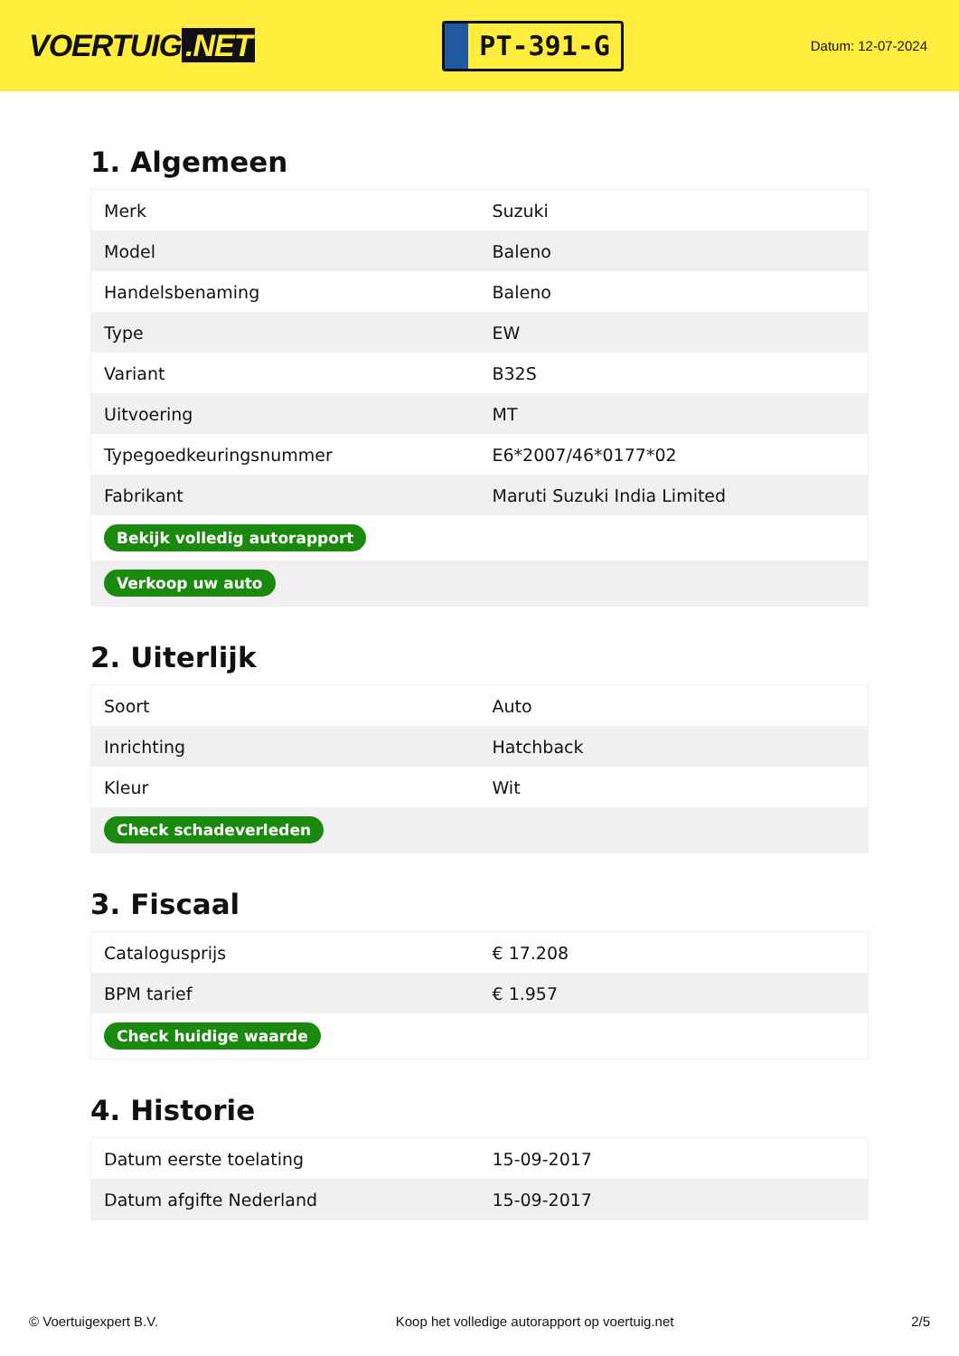VOERTUIG.NET
PT-391-G
Datum: 12-07-2024
1. Algemeen
| Merk | Suzuki |
| Model | Baleno |
| Handelsbenaming | Baleno |
| Type | EW |
| Variant | B32S |
| Uitvoering | MT |
| Typegoedkeuringsnummer | E6*2007/46*0177*02 |
| Fabrikant | Maruti Suzuki India Limited |
| Bekijk volledig autorapport | |
| Verkoop uw auto | |
2. Uiterlijk
| Soort | Auto |
| Inrichting | Hatchback |
| Kleur | Wit |
| Check schadeverleden | |
3. Fiscaal
| Catalogusprijs | € 17.208 |
| BPM tarief | € 1.957 |
| Check huidige waarde | |
4. Historie
| Datum eerste toelating | 15-09-2017 |
| Datum afgifte Nederland | 15-09-2017 |
© Voertuigexpert B.V. Koop het volledige autorapport op voertuig.net 2/5